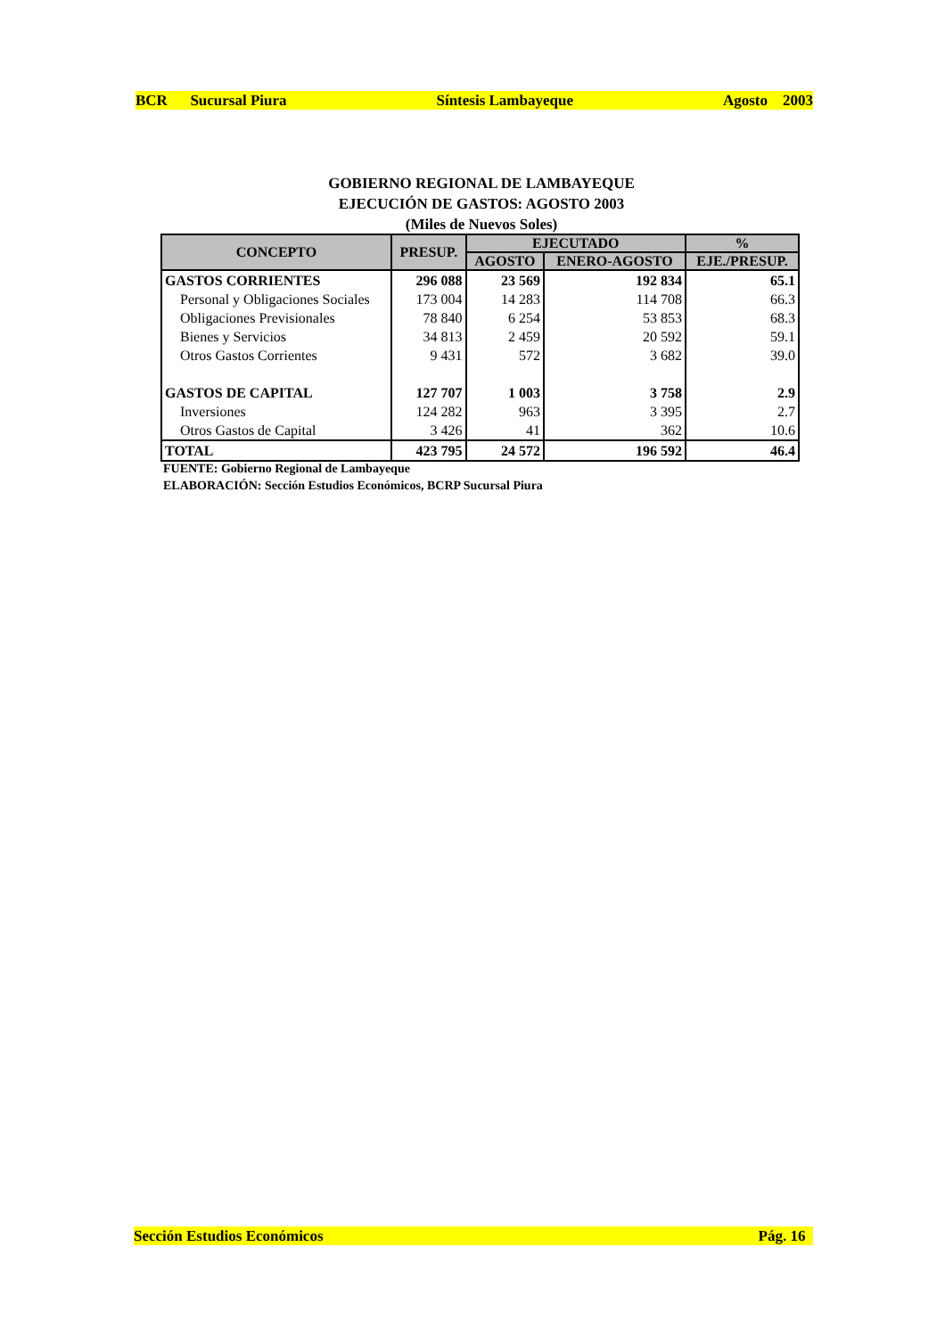BCR Sucursal Piura Síntesis Lambayeque Agosto 2003
GOBIERNO REGIONAL DE LAMBAYEQUE
EJECUCIÓN DE GASTOS: AGOSTO 2003
(Miles de Nuevos Soles)
| CONCEPTO | PRESUP. | EJECUTADO | | % |
| --- | --- | --- | --- | --- |
| | | AGOSTO | ENERO-AGOSTO | EJE./PRESUP. |
| GASTOS CORRIENTES | 296 088 | 23 569 | 192 834 | 65.1 |
| Personal y Obligaciones Sociales | 173 004 | 14 283 | 114 708 | 66.3 |
| Obligaciones Previsionales | 78 840 | 6 254 | 53 853 | 68.3 |
| Bienes y Servicios | 34 813 | 2 459 | 20 592 | 59.1 |
| Otros Gastos Corrientes | 9 431 | 572 | 3 682 | 39.0 |
| GASTOS DE CAPITAL | 127 707 | 1 003 | 3 758 | 2.9 |
| Inversiones | 124 282 | 963 | 3 395 | 2.7 |
| Otros Gastos de Capital | 3 426 | 41 | 362 | 10.6 |
| TOTAL | 423 795 | 24 572 | 196 592 | 46.4 |
FUENTE: Gobierno Regional de Lambayeque
ELABORACIÓN: Sección Estudios Económicos, BCRP Sucursal Piura
Sección Estudios Económicos Pág. 16